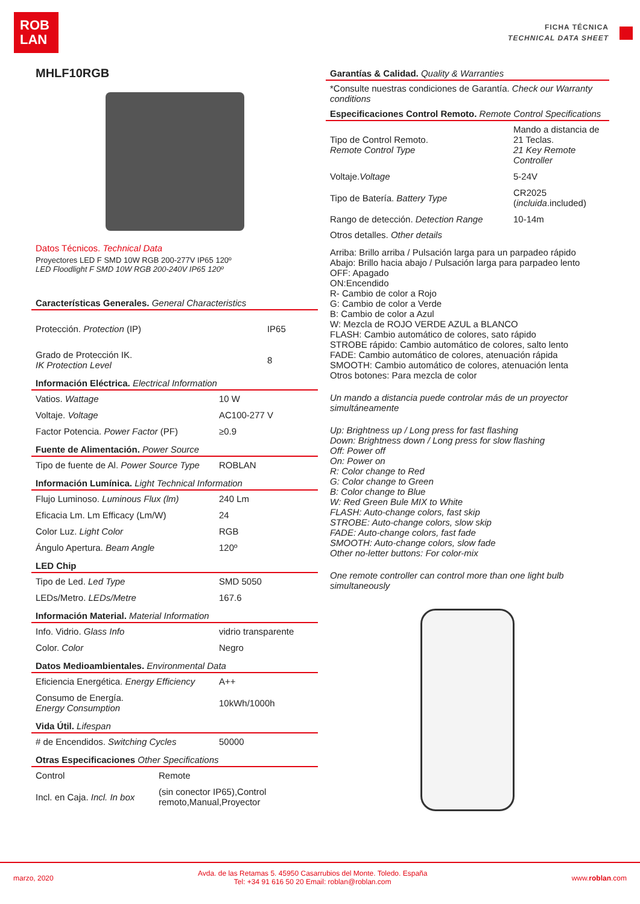ROB
LAN
FICHA TÉCNICA
TECHNICAL DATA SHEET
MHLF10RGB
Datos Técnicos. Technical Data
Proyectores LED F SMD 10W RGB 200-277V IP65 120º
LED Floodlight F SMD 10W RGB 200-240V IP65 120º
Características Generales. General Characteristics
| Protección. Protection (IP) | IP65 |
| Grado de Protección IK. IK Protection Level | 8 |
Información Eléctrica. Electrical Information
| Vatios. Wattage | 10 W |
| Voltaje. Voltage | AC100-277 V |
| Factor Potencia. Power Factor (PF) | ≥0.9 |
Fuente de Alimentación. Power Source
| Tipo de fuente de Al. Power Source Type | ROBLAN |
Información Lumínica. Light Technical Information
| Flujo Luminoso. Luminous Flux (lm) | 240 Lm |
| Eficacia Lm. Lm Efficacy (Lm/W) | 24 |
| Color Luz. Light Color | RGB |
| Ángulo Apertura. Beam Angle | 120º |
LED Chip
| Tipo de Led. Led Type | SMD 5050 |
| LEDs/Metro. LEDs/Metre | 167.6 |
Información Material. Material Information
| Info. Vidrio. Glass Info | vidrio transparente |
| Color. Color | Negro |
Datos Medioambientales. Environmental Data
| Eficiencia Energética. Energy Efficiency | A++ |
| Consumo de Energía. Energy Consumption | 10kWh/1000h |
Vida Útil. Lifespan
| # de Encendidos. Switching Cycles | 50000 |
Otras Especificaciones Other Specifications
| Control | Remote |
| Incl. en Caja. Incl. In box | (sin conector IP65),Control remoto,Manual,Proyector |
Garantías & Calidad. Quality & Warranties
*Consulte nuestras condiciones de Garantía. Check our Warranty conditions
Especificaciones Control Remoto. Remote Control Specifications
| Tipo de Control Remoto. Remote Control Type | Mando a distancia de 21 Teclas. 21 Key Remote Controller |
| Voltaje. Voltage | 5-24V |
| Tipo de Batería. Battery Type | CR2025 ( incluida .included) |
| Rango de detección. Detection Range | 10-14m |
Otros detalles. Other details
Arriba: Brillo arriba / Pulsación larga para un parpadeo rápido
Abajo: Brillo hacia abajo / Pulsación larga para parpadeo lento
OFF: Apagado
ON:Encendido
R- Cambio de color a Rojo
G: Cambio de color a Verde
B: Cambio de color a Azul
W: Mezcla de ROJO VERDE AZUL a BLANCO
FLASH: Cambio automático de colores, sato rápido
STROBE rápido: Cambio automático de colores, salto lento
FADE: Cambio automático de colores, atenuación rápida
SMOOTH: Cambio automático de colores, atenuación lenta
Otros botones: Para mezcla de color
Un mando a distancia puede controlar más de un proyector simultáneamente
Up: Brightness up / Long press for fast flashing
Down: Brightness down / Long press for slow flashing
Off: Power off
On: Power on
R: Color change to Red
G: Color change to Green
B: Color change to Blue
W: Red Green Bule MIX to White
FLASH: Auto-change colors, fast skip
STROBE: Auto-change colors, slow skip
FADE: Auto-change colors, fast fade
SMOOTH: Auto-change colors, slow fade
Other no-letter buttons: For color-mix
One remote controller can control more than one light bulb simultaneously
marzo, 2020 Avda. de las Retamas 5. 45950 Casarrubios del Monte. Toledo. España
Tel: +34 91 616 50 20 Email: roblan@roblan.com www.roblan.com